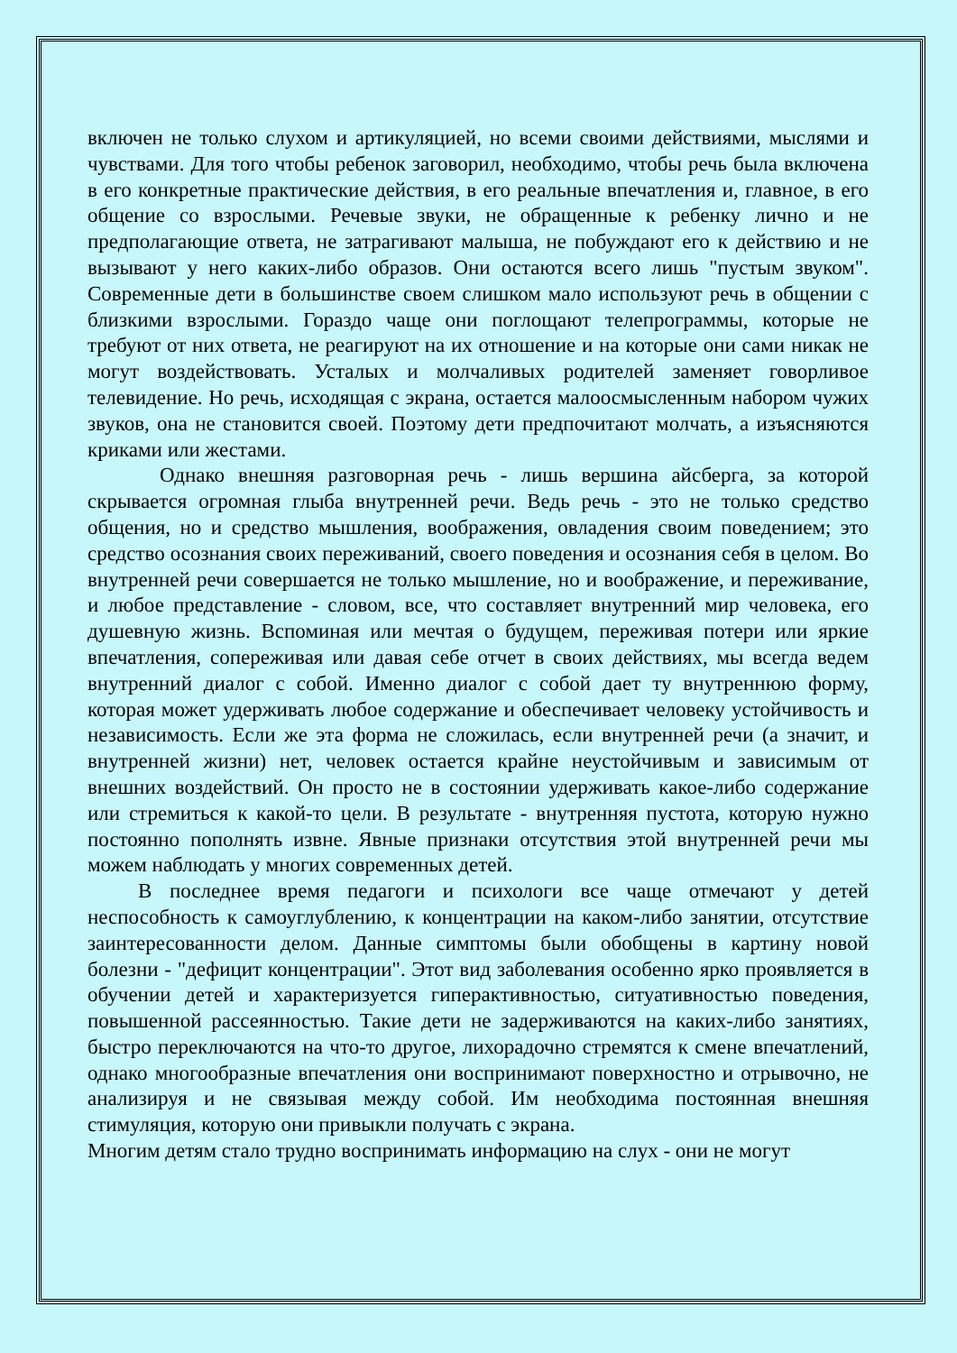включен не только слухом и артикуляцией, но всеми своими действиями, мыслями и чувствами. Для того чтобы ребенок заговорил, необходимо, чтобы речь была включена в его конкретные практические действия, в его реальные впечатления и, главное, в его общение со взрослыми. Речевые звуки, не обращенные к ребенку лично и не предполагающие ответа, не затрагивают малыша, не побуждают его к действию и не вызывают у него каких-либо образов. Они остаются всего лишь "пустым звуком". Современные дети в большинстве своем слишком мало используют речь в общении с близкими взрослыми. Гораздо чаще они поглощают телепрограммы, которые не требуют от них ответа, не реагируют на их отношение и на которые они сами никак не могут воздействовать. Усталых и молчаливых родителей заменяет говорливое телевидение. Но речь, исходящая с экрана, остается малоосмысленным набором чужих звуков, она не становится своей. Поэтому дети предпочитают молчать, а изъясняются криками или жестами.
Однако внешняя разговорная речь - лишь вершина айсберга, за которой скрывается огромная глыба внутренней речи. Ведь речь - это не только средство общения, но и средство мышления, воображения, овладения своим поведением; это средство осознания своих переживаний, своего поведения и осознания себя в целом. Во внутренней речи совершается не только мышление, но и воображение, и переживание, и любое представление - словом, все, что составляет внутренний мир человека, его душевную жизнь. Вспоминая или мечтая о будущем, переживая потери или яркие впечатления, сопереживая или давая себе отчет в своих действиях, мы всегда ведем внутренний диалог с собой. Именно диалог с собой дает ту внутреннюю форму, которая может удерживать любое содержание и обеспечивает человеку устойчивость и независимость. Если же эта форма не сложилась, если внутренней речи (а значит, и внутренней жизни) нет, человек остается крайне неустойчивым и зависимым от внешних воздействий. Он просто не в состоянии удерживать какое-либо содержание или стремиться к какой-то цели. В результате - внутренняя пустота, которую нужно постоянно пополнять извне. Явные признаки отсутствия этой внутренней речи мы можем наблюдать у многих современных детей.
В последнее время педагоги и психологи все чаще отмечают у детей неспособность к самоуглублению, к концентрации на каком-либо занятии, отсутствие заинтересованности делом. Данные симптомы были обобщены в картину новой болезни - "дефицит концентрации". Этот вид заболевания особенно ярко проявляется в обучении детей и характеризуется гиперактивностью, ситуативностью поведения, повышенной рассеянностью. Такие дети не задерживаются на каких-либо занятиях, быстро переключаются на что-то другое, лихорадочно стремятся к смене впечатлений, однако многообразные впечатления они воспринимают поверхностно и отрывочно, не анализируя и не связывая между собой. Им необходима постоянная внешняя стимуляция, которую они привыкли получать с экрана.
Многим детям стало трудно воспринимать информацию на слух - они не могут